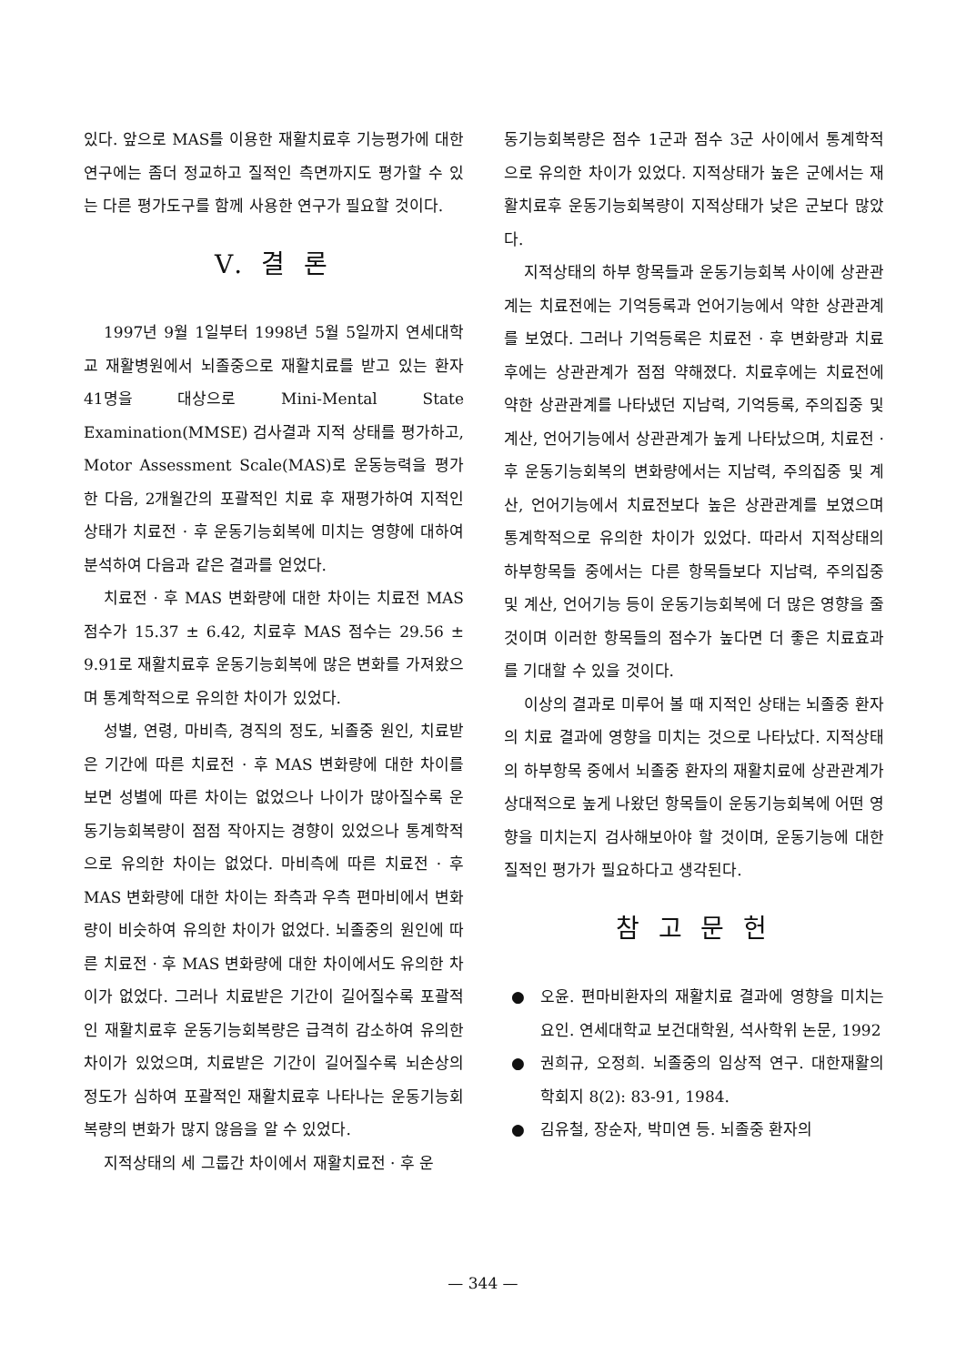있다. 앞으로 MAS를 이용한 재활치료후 기능평가에 대한 연구에는 좀더 정교하고 질적인 측면까지도 평가할 수 있는 다른 평가도구를 함께 사용한 연구가 필요할 것이다.
V. 결 론
1997년 9월 1일부터 1998년 5월 5일까지 연세대학교 재활병원에서 뇌졸중으로 재활치료를 받고 있는 환자 41명을 대상으로 Mini-Mental State Examination(MMSE) 검사결과 지적 상태를 평가하고, Motor Assessment Scale(MAS)로 운동능력을 평가한 다음, 2개월간의 포괄적인 치료 후 재평가하여 지적인 상태가 치료전 · 후 운동기능회복에 미치는 영향에 대하여 분석하여 다음과 같은 결과를 얻었다.
치료전 · 후 MAS 변화량에 대한 차이는 치료전 MAS 점수가 15.37 ± 6.42, 치료후 MAS 점수는 29.56 ± 9.91로 재활치료후 운동기능회복에 많은 변화를 가져왔으며 통계학적으로 유의한 차이가 있었다.
성별, 연령, 마비측, 경직의 정도, 뇌졸중 원인, 치료받은 기간에 따른 치료전 · 후 MAS 변화량에 대한 차이를 보면 성별에 따른 차이는 없었으나 나이가 많아질수록 운동기능회복량이 점점 작아지는 경향이 있었으나 통계학적으로 유의한 차이는 없었다. 마비측에 따른 치료전 · 후 MAS 변화량에 대한 차이는 좌측과 우측 편마비에서 변화량이 비슷하여 유의한 차이가 없었다. 뇌졸중의 원인에 따른 치료전 · 후 MAS 변화량에 대한 차이에서도 유의한 차이가 없었다. 그러나 치료받은 기간이 길어질수록 포괄적인 재활치료후 운동기능회복량은 급격히 감소하여 유의한 차이가 있었으며, 치료받은 기간이 길어질수록 뇌손상의 정도가 심하여 포괄적인 재활치료후 나타나는 운동기능회복량의 변화가 많지 않음을 알 수 있었다.
지적상태의 세 그룹간 차이에서 재활치료전 · 후 운
동기능회복량은 점수 1군과 점수 3군 사이에서 통계학적으로 유의한 차이가 있었다. 지적상태가 높은 군에서는 재활치료후 운동기능회복량이 지적상태가 낮은 군보다 많았다.
지적상태의 하부 항목들과 운동기능회복 사이에 상관관계는 치료전에는 기억등록과 언어기능에서 약한 상관관계를 보였다. 그러나 기억등록은 치료전 · 후 변화량과 치료후에는 상관관계가 점점 약해졌다. 치료후에는 치료전에 약한 상관관계를 나타냈던 지남력, 기억등록, 주의집중 및 계산, 언어기능에서 상관관계가 높게 나타났으며, 치료전 · 후 운동기능회복의 변화량에서는 지남력, 주의집중 및 계산, 언어기능에서 치료전보다 높은 상관관계를 보였으며 통계학적으로 유의한 차이가 있었다. 따라서 지적상태의 하부항목들 중에서는 다른 항목들보다 지남력, 주의집중 및 계산, 언어기능 등이 운동기능회복에 더 많은 영향을 줄 것이며 이러한 항목들의 점수가 높다면 더 좋은 치료효과를 기대할 수 있을 것이다.
이상의 결과로 미루어 볼 때 지적인 상태는 뇌졸중 환자의 치료 결과에 영향을 미치는 것으로 나타났다. 지적상태의 하부항목 중에서 뇌졸중 환자의 재활치료에 상관관계가 상대적으로 높게 나왔던 항목들이 운동기능회복에 어떤 영향을 미치는지 검사해보아야 할 것이며, 운동기능에 대한 질적인 평가가 필요하다고 생각된다.
참 고 문 헌
● 오윤. 편마비환자의 재활치료 결과에 영향을 미치는 요인. 연세대학교 보건대학원, 석사학위 논문, 1992
● 권희규, 오정희. 뇌졸중의 임상적 연구. 대한재활의학회지 8(2): 83-91, 1984.
● 김유철, 장순자, 박미연 등. 뇌졸중 환자의
— 344 —